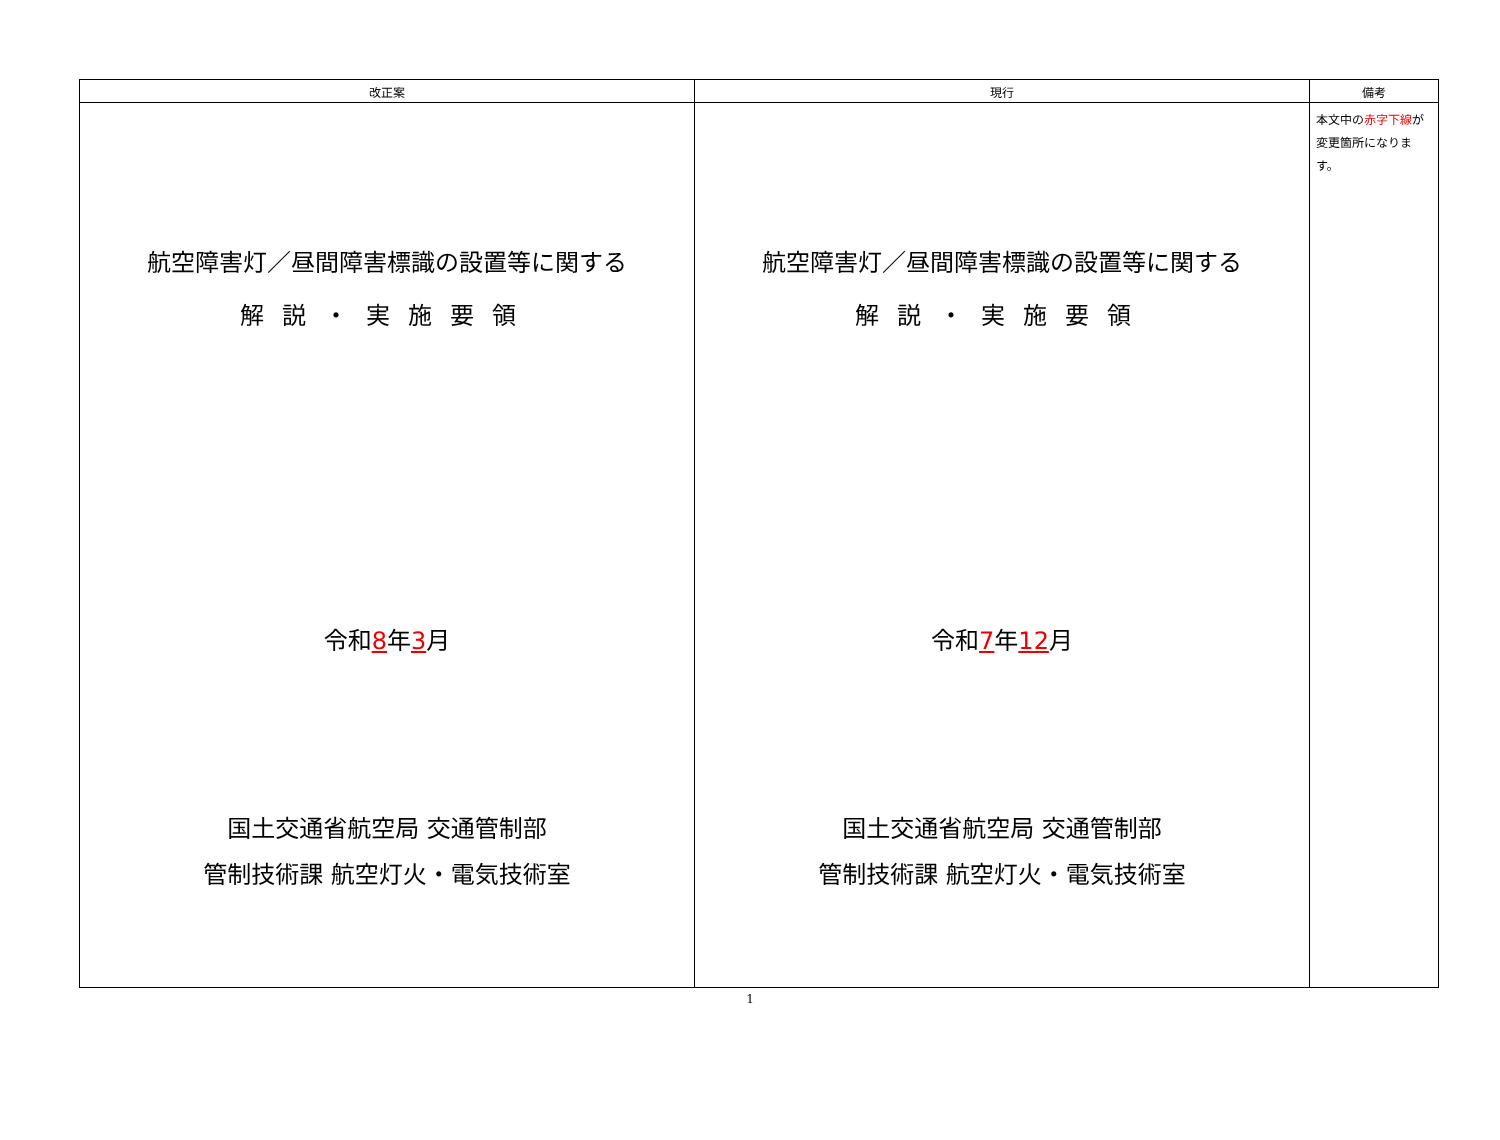| 改正案 | 現行 | 備考 |
| --- | --- | --- |
| 航空障害灯／昼間障害標識の設置等に関する 解説・実施要領 令和 8 年 3 月 国土交通省航空局 交通管制部 管制技術課 航空灯火・電気技術室 | 航空障害灯／昼間障害標識の設置等に関する 解説・実施要領 令和 7 年 12 月 国土交通省航空局 交通管制部 管制技術課 航空灯火・電気技術室 | 本文中の 赤字下線 が変更箇所になります。 |
1